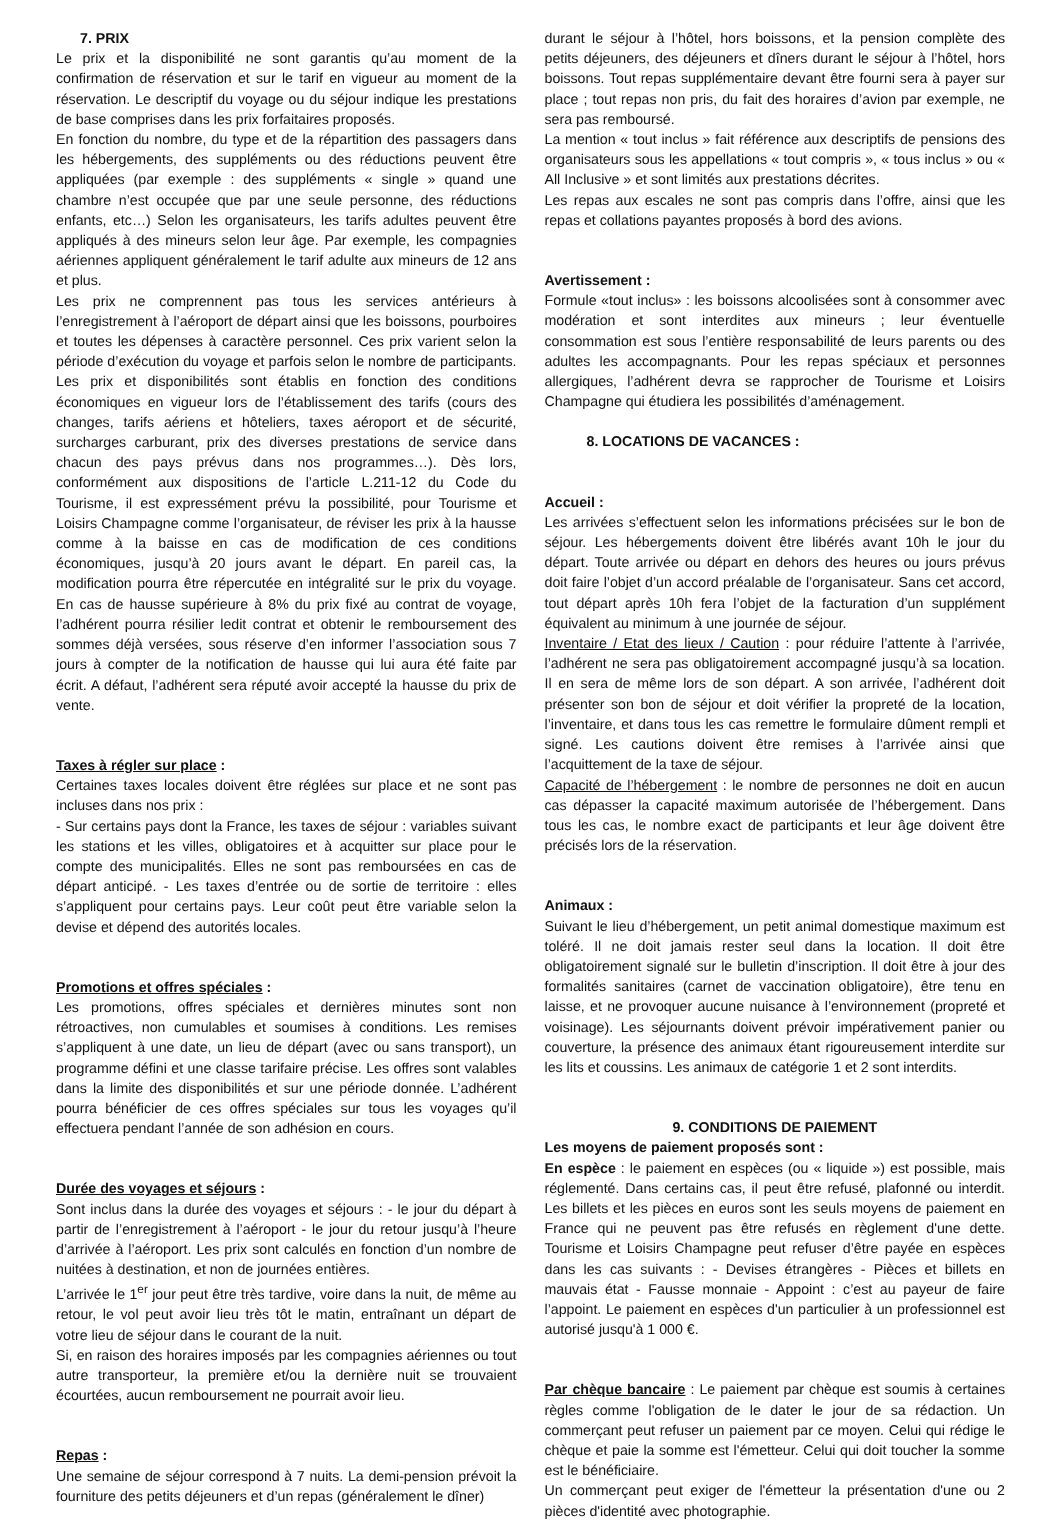7. PRIX
Le prix et la disponibilité ne sont garantis qu’au moment de la confirmation de réservation et sur le tarif en vigueur au moment de la réservation. Le descriptif du voyage ou du séjour indique les prestations de base comprises dans les prix forfaitaires proposés.
En fonction du nombre, du type et de la répartition des passagers dans les hébergements, des suppléments ou des réductions peuvent être appliquées (par exemple : des suppléments « single » quand une chambre n’est occupée que par une seule personne, des réductions enfants, etc…) Selon les organisateurs, les tarifs adultes peuvent être appliqués à des mineurs selon leur âge. Par exemple, les compagnies aériennes appliquent généralement le tarif adulte aux mineurs de 12 ans et plus.
Les prix ne comprennent pas tous les services antérieurs à l’enregistrement à l’aéroport de départ ainsi que les boissons, pourboires et toutes les dépenses à caractère personnel. Ces prix varient selon la période d’exécution du voyage et parfois selon le nombre de participants. Les prix et disponibilités sont établis en fonction des conditions économiques en vigueur lors de l’établissement des tarifs (cours des changes, tarifs aériens et hôteliers, taxes aéroport et de sécurité, surcharges carburant, prix des diverses prestations de service dans chacun des pays prévus dans nos programmes…). Dès lors, conformément aux dispositions de l’article L.211-12 du Code du Tourisme, il est expressément prévu la possibilité, pour Tourisme et Loisirs Champagne comme l’organisateur, de réviser les prix à la hausse comme à la baisse en cas de modification de ces conditions économiques, jusqu’à 20 jours avant le départ. En pareil cas, la modification pourra être répercutée en intégralité sur le prix du voyage. En cas de hausse supérieure à 8% du prix fixé au contrat de voyage, l’adhérent pourra résilier ledit contrat et obtenir le remboursement des sommes déjà versées, sous réserve d’en informer l’association sous 7 jours à compter de la notification de hausse qui lui aura été faite par écrit. A défaut, l’adhérent sera réputé avoir accepté la hausse du prix de vente.
Taxes à régler sur place :
Certaines taxes locales doivent être réglées sur place et ne sont pas incluses dans nos prix :
- Sur certains pays dont la France, les taxes de séjour : variables suivant les stations et les villes, obligatoires et à acquitter sur place pour le compte des municipalités. Elles ne sont pas remboursées en cas de départ anticipé. - Les taxes d’entrée ou de sortie de territoire : elles s’appliquent pour certains pays. Leur coût peut être variable selon la devise et dépend des autorités locales.
Promotions et offres spéciales :
Les promotions, offres spéciales et dernières minutes sont non rétroactives, non cumulables et soumises à conditions. Les remises s’appliquent à une date, un lieu de départ (avec ou sans transport), un programme défini et une classe tarifaire précise. Les offres sont valables dans la limite des disponibilités et sur une période donnée. L’adhérent pourra bénéficier de ces offres spéciales sur tous les voyages qu’il effectuera pendant l’année de son adhésion en cours.
Durée des voyages et séjours :
Sont inclus dans la durée des voyages et séjours : - le jour du départ à partir de l’enregistrement à l’aéroport - le jour du retour jusqu’à l’heure d’arrivée à l’aéroport. Les prix sont calculés en fonction d’un nombre de nuitées à destination, et non de journées entières.
L’arrivée le 1<sup>er</sup> jour peut être très tardive, voire dans la nuit, de même au retour, le vol peut avoir lieu très tôt le matin, entraînant un départ de votre lieu de séjour dans le courant de la nuit.
Si, en raison des horaires imposés par les compagnies aériennes ou tout autre transporteur, la première et/ou la dernière nuit se trouvaient écourtées, aucun remboursement ne pourrait avoir lieu.
Repas :
Une semaine de séjour correspond à 7 nuits. La demi-pension prévoit la fourniture des petits déjeuners et d’un repas (généralement le dîner)
durant le séjour à l’hôtel, hors boissons, et la pension complète des petits déjeuners, des déjeuners et dîners durant le séjour à l’hôtel, hors boissons. Tout repas supplémentaire devant être fourni sera à payer sur place ; tout repas non pris, du fait des horaires d’avion par exemple, ne sera pas remboursé.
La mention « tout inclus » fait référence aux descriptifs de pensions des organisateurs sous les appellations « tout compris », « tous inclus » ou « All Inclusive » et sont limités aux prestations décrites.
Les repas aux escales ne sont pas compris dans l’offre, ainsi que les repas et collations payantes proposés à bord des avions.
Avertissement :
Formule «tout inclus» : les boissons alcoolisées sont à consommer avec modération et sont interdites aux mineurs ; leur éventuelle consommation est sous l’entière responsabilité de leurs parents ou des adultes les accompagnants. Pour les repas spéciaux et personnes allergiques, l’adhérent devra se rapprocher de Tourisme et Loisirs Champagne qui étudiera les possibilités d’aménagement.
8. LOCATIONS DE VACANCES :
Accueil :
Les arrivées s’effectuent selon les informations précisées sur le bon de séjour. Les hébergements doivent être libérés avant 10h le jour du départ. Toute arrivée ou départ en dehors des heures ou jours prévus doit faire l’objet d’un accord préalable de l’organisateur. Sans cet accord, tout départ après 10h fera l’objet de la facturation d’un supplément équivalent au minimum à une journée de séjour.
Inventaire / Etat des lieux / Caution : pour réduire l’attente à l’arrivée, l’adhérent ne sera pas obligatoirement accompagné jusqu’à sa location. Il en sera de même lors de son départ. A son arrivée, l’adhérent doit présenter son bon de séjour et doit vérifier la propreté de la location, l’inventaire, et dans tous les cas remettre le formulaire dûment rempli et signé. Les cautions doivent être remises à l’arrivée ainsi que l’acquittement de la taxe de séjour.
Capacité de l’hébergement : le nombre de personnes ne doit en aucun cas dépasser la capacité maximum autorisée de l’hébergement. Dans tous les cas, le nombre exact de participants et leur âge doivent être précisés lors de la réservation.
Animaux :
Suivant le lieu d’hébergement, un petit animal domestique maximum est toléré. Il ne doit jamais rester seul dans la location. Il doit être obligatoirement signalé sur le bulletin d’inscription. Il doit être à jour des formalités sanitaires (carnet de vaccination obligatoire), être tenu en laisse, et ne provoquer aucune nuisance à l’environnement (propreté et voisinage). Les séjournants doivent prévoir impérativement panier ou couverture, la présence des animaux étant rigoureusement interdite sur les lits et coussins. Les animaux de catégorie 1 et 2 sont interdits.
9. CONDITIONS DE PAIEMENT
Les moyens de paiement proposés sont :
En espèce : le paiement en espèces (ou « liquide ») est possible, mais réglementé. Dans certains cas, il peut être refusé, plafonné ou interdit. Les billets et les pièces en euros sont les seuls moyens de paiement en France qui ne peuvent pas être refusés en règlement d'une dette. Tourisme et Loisirs Champagne peut refuser d’être payée en espèces dans les cas suivants : - Devises étrangères - Pièces et billets en mauvais état - Fausse monnaie - Appoint : c’est au payeur de faire l’appoint. Le paiement en espèces d'un particulier à un professionnel est autorisé jusqu'à 1 000 €.
Par chèque bancaire : Le paiement par chèque est soumis à certaines règles comme l'obligation de le dater le jour de sa rédaction. Un commerçant peut refuser un paiement par ce moyen. Celui qui rédige le chèque et paie la somme est l'émetteur. Celui qui doit toucher la somme est le bénéficiaire.
Un commerçant peut exiger de l'émetteur la présentation d'une ou 2 pièces d'identité avec photographie.